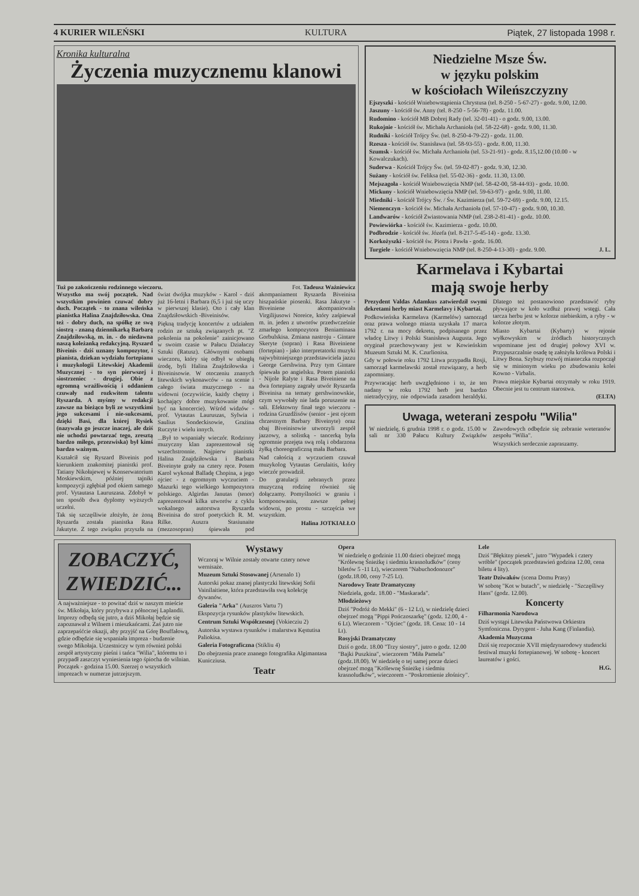4 KURIER WILEŃSKI KULTURA Piątek, 27 listopada 1998 r.
Kronika kulturalna
Życzenia muzycznemu klanowi
Tuż po zakończeniu rodzinnego wieczoru. Fot. Tadeusz Ważniewicz
Wszystko ma swój początek. Nad wszystkim powinien czuwać dobry duch. Początek - to znana wileńska pianistka Halina Znajdziłowska. Ona też - dobry duch, na spółkę ze swą siostrą - znaną dziennikarką Barbarą Znajdziłowską, m. in. - do niedawna naszą koleżanką redakcyjną. Ryszard Biveinis - dziś uznany kompozytor, i pianista, dziekan wydziału fortepianu i muzykologii Litewskiej Akademii Muzycznej - to syn pierwszej i siostrzeniec - drugiej. Obie z ogromną wrażliwością i oddaniem czuwały nad rozkwitem talentu Ryszarda. A myśmy w redakcji zawsze na bieżąco byli ze wszystkimi jego sukcesami i nie-sukcesami, dzięki Basi, dla której Rysiek (nazywała go jeszcze inaczej, ale dziś nie uchodzi powtarzać tego, zresztą bardzo miłego, przezwiska) był kimś bardzo ważnym.
Kształcił się Ryszard Biveinis pod kierunkiem znakomitej pianistki prof. Tatiany Nikołajewej w Konserwatorium Moskiewskim, później tajniki kompozycji zgłębiał pod okiem samego prof. Vytautasa Lauruszasa. Zdobył w ten sposób dwa dyplomy wyższych uczelni.
Tak się szczęśliwie złożyło, że żoną Ryszarda została pianistka Rasa Jakutyte. Z tego związku przyszła na świat dwójka muzyków - Karol - dziś już 16-letni i Barbara (6,5 i już się uczy w pierwszej klasie). Oto i cały klan Znajdziłowskich -Biveinisów.
Piękną tradycję koncertów z udziałem rodzin ze sztuką związanych pt. "Z pokolenia na pokolenie" zainicjowano w swoim czasie w Pałacu Działaczy Sztuki (Ratusz). Głównymi osobami wieczoru, który się odbył w ubiegłą środę, byli Halina Znajdziłowska i Biveinisowie. W otoczeniu znanych litewskich wykonawców - na scenie i całego świata muzycznego - na widowni (oczywiście, każdy chętny i kochający dobre muzykowanie mógł być na koncercie). Wśród widzów - prof. Vytautas Lauruszas, Sylwia i Saulius Sondeckisowie, Grażina Ruczyte i wielu innych.
...Był to wspaniały wieczór. Rodzinny muzyczny klan zaprezentował się wszechstronnie. Najpierw pianistki Halina Znajdziłowska i Barbara Biveinyte grały na cztery ręce. Potem Karol wykonał Balladę Chopina, a jego ojciec - z ogromnym wyczuciem - Mazurki tego wielkiego kompozytora polskiego. Algirdas Janutas (tenor) zaprezentował kilka utworów z cyklu wokalnego autorstwa Ryszarda Biveinisa do strof poetyckich R. M. Rilke. Auszra Stasiunaite (mezzosopran) śpiewała pod akompaniament Ryszarda Biveinisa hiszpańskie piosenki. Rasa Jakutyte - Biveiniene akompaniowała Virgilijusowi Noreice, który zaśpiewał m. in. jeden z utworów przedwcześnie zmarłego kompozytora Beniaminasa Gorbulskisa. Zmiana nastroju - Gintare Skeryte (sopran) i Rasa Biveiniene (fortepian) - jako interpretatorki muzyki najwybitniejszego przedstawiciela jazzu George Gershwina. Przy tym Gintare śpiewała po angielsku. Potem pianistki - Nijole Ralyte i Rasa Biveiniene na dwa fortepiany zagrały utwór Ryszarda Biveinisa na tematy gershwinowskie, czym wywołały nie lada poruszenie na sali. Efektowny finał tego wieczoru - rodzina Gruzdžisów (senior - jest ojcem chrzestnym Barbary Biveinyte) oraz obaj Biveinisowie utworzyli zespół jazzowy, a solistką - tancerką była ogromnie przejęta swą rolą i obdarzona żyłką choreograficzną mała Barbara.
Nad całością z wyczuciem czuwał muzykolog Vytautas Gerulaitis, który wieczór prowadził.
Do gratulacji zebranych przez muzyczną rodzinę również się dołączamy. Pomyślności w graniu i komponowaniu, zawsze pełnej widowni, po prostu - szczęścia we wszystkim.
Halina JOTKIAŁŁO
Niedzielne Msze Św.
w języku polskim
w kościołach Wileńszczyzny
Ejszyszki - kościół Wniebowstąpienia Chrystusa (tel. 8-250 - 5-67-27) - godz. 9.00, 12.00.
Jaszuny - kościół św. Anny (tel. 8-250 - 5-56-78) - godz. 11.00.
Rudomino - kościół MB Dobrej Rady (tel. 32-01-41) - o godz. 9.00, 13.00.
Rukojnie - kościół św. Michała Archanioła (tel. 58-22-68) - godz. 9.00, 11.30.
Rudniki - kościół Trójcy Św. (tel. 8-250-4-79-22) - godz. 11.00.
Rzesza - kościół św. Stanisława (tel. 58-93-55) - godz. 8.00, 11.30.
Szumsk - kościół św. Michała Archanioła (tel. 53-21-91) - godz. 8.15,12.00 (10.00 - w Kowalczukach).
Suderwa - Kościół Trójcy Św. (tel. 59-02-87) - godz. 9.30, 12.30.
Sużany - kościół św. Feliksa (tel. 55-02-36) - godz. 11.30, 13.00.
Mejszagoła - kościół Wniebowzięcia NMP (tel. 58-42-00, 58-44-93) - godz. 10.00.
Mickuny - kościół Wniebowzięcia NMP (tel. 59-63-97) - godz. 9.00, 11.00.
Miedniki - kościół Trójcy Św. / Św. Kazimierza (tel. 59-72-69) - godz. 9.00, 12.15.
Niemenczyn - kościół św. Michała Archanioła (tel. 57-10-47) - godz. 9.00, 10.30.
Landwarów - kościół Zwiastowania NMP (tel. 238-2-81-41) - godz. 10.00.
Powiewiórka - kościół św. Kazimierza - godz. 10.00.
Podbrodzie - kościół św. Józefa (tel. 8-217-5-45-14) - godz. 13.30.
Korkożyszki - kościół św. Piotra i Pawła - godz. 16.00.
Turgiele - kościół Wniebowzięcia NMP (tel. 8-250-4-13-30) - godz. 9.00. J. L.
Karmelava i Kybartai
mają swoje herby
Prezydent Valdas Adamkus zatwierdził swymi dekretami herby miast Karmelavy i Kybartai.
Podkowieńska Karmelava (Karmelów) samorząd oraz prawa wolnego miasta uzyskała 17 marca 1792 r. na mocy dekretu, podpisanego przez władcę Litwy i Polski Stanisława Augusta. Jego oryginał przechowywany jest w Kowieńskim Muzeum Sztuki M. K. Czurlionisa.
Gdy w połowie roku 1792 Litwa przypadła Rosji, samorząd karmelawski został rozwiązany, a herb zapomniany.
Przywracając herb uwzględniono i to, że ten nadany w roku 1792 herb jest bardzo nietradycyjny, nie odpowiada zasadom heraldyki. Dlatego też postanowiono przedstawić ryby pływające w koło wzdłuż prawej wstęgi. Cała tarcza herbu jest w kolorze niebieskim, a ryby - w kolorze złotym.
Miasto Kybartai (Kybarty) w rejonie wyłkowyskim w źródłach historycznych wspominane jest od drugiej połowy XVI w. Przypuszczalnie osadę tę założyła królowa Polski i Litwy Bona. Szybszy rozwój miasteczka rozpoczął się w minionym wieku po zbudowaniu kolei Kowno - Virbalis.
Prawa miejskie Kybartai otrzymały w roku 1919. Obecnie jest tu centrum starostwa.
(ELTA)
Uwaga, weterani zespołu "Wilia"
W niedzielę, 6 grudnia 1998 r. o godz. 15.00 w sali nr 330 Pałacu Kultury Związków Zawodowych odbędzie się zebranie weteranów zespołu "Wilia".
Wszystkich serdecznie zapraszamy.
ZOBACZYĆ, ZWIEDZIĆ...
A najważniejsze - to powitać dziś w naszym mieście św. Mikołaja, który przybywa z północnej Laplandii. Imprezy odbędą się jutro, a dziś Mikołaj będzie się zapoznawał z Wilnem i mieszkańcami. Zaś jutro nie zaprzepaśćcie okazji, aby przyjść na Górę Bouffałową, gdzie odbędzie się wspaniała impreza - budzenie swego Mikołaja. Uczestniczy w tym również polski zespół artystyczny pieśni i tańca "Wilia", któremu to i przypadł zaszczyt wyniesienia tego śpiocha do wilnian. Początek - godzina 15.00. Szerzej o wszystkich imprezach w numerze jutrzejszym.
Wystawy
Wczoraj w Wilnie zostały otwarte cztery nowe wernisaże.
Muzeum Sztuki Stosowanej (Arsenalo 1)
Autorski pokaz znanej plastyczki litewskiej Sofii Vainilaitiene, która przedstawiła swą kolekcję dywanów.
Galeria "Arka" (Auszros Vartu 7)
Ekspozycja rysunków plastyków litewskich.
Centrum Sztuki Współczesnej (Vokiecziu 2)
Autorska wystawa rysunków i malarstwa Kęstutisa Paliokisa.
Galeria Fotograficzna (Stikliu 4)
Do obejrzenia prace znanego fotografika Algimantasa Kunicziusa.
Teatr
Opera
W niedzielę o godzinie 11.00 dzieci obejrzeć mogą "Królewnę Śnieżkę i siedmiu krasnoludków" (ceny biletów 5 -11 Lt), wieczorem "Nabuchodonozor" (godz.18.00, ceny 7-25 Lt).
Narodowy Teatr Dramatyczny
Niedziela, godz. 18.00 - "Maskarada".
Młodzieżowy
Dziś "Podróż do Mekki" (6 - 12 Lt), w niedzielę dzieci obejrzeć mogą "Pippi Pończoszarkę" (godz. 12.00, 4 - 6 Lt). Wieczorem - "Ojciec" (godz. 18. Cena: 10 - 14 Lt).
Rosyjski Dramatyczny
Dziś o godz. 18.00 "Trzy siostry", jutro o godz. 12.00 "Bajki Puszkina", wieczorem "Miła Pamela" (godz.18.00). W niedzielę o tej samej porze dzieci obejrzeć mogą "Królewnę Śnieżkę i siedmiu krasnoludków", wieczorem - "Poskromienie złośnicy".
Lele
Dziś "Błękitny piesek", jutro "Wypadek i cztery wróble" (początek przedstawień godzina 12.00, cena biletu 4 lity).
Teatr Dziwaków (scena Domu Prasy)
W sobotę "Kot w butach", w niedzielę - "Szczęśliwy Hans" (godz. 12.00).
Koncerty
Filharmonia Narodowa
Dziś wystąpi Litewska Państwowa Orkiestra Symfoniczna. Dyrygent - Juha Kang (Finlandia).
Akademia Muzyczna
Dziś się rozpocznie XVII międzynarodowy studencki festiwal muzyki fortepianowej. W sobotę - koncert laureatów i gości.
H.G.